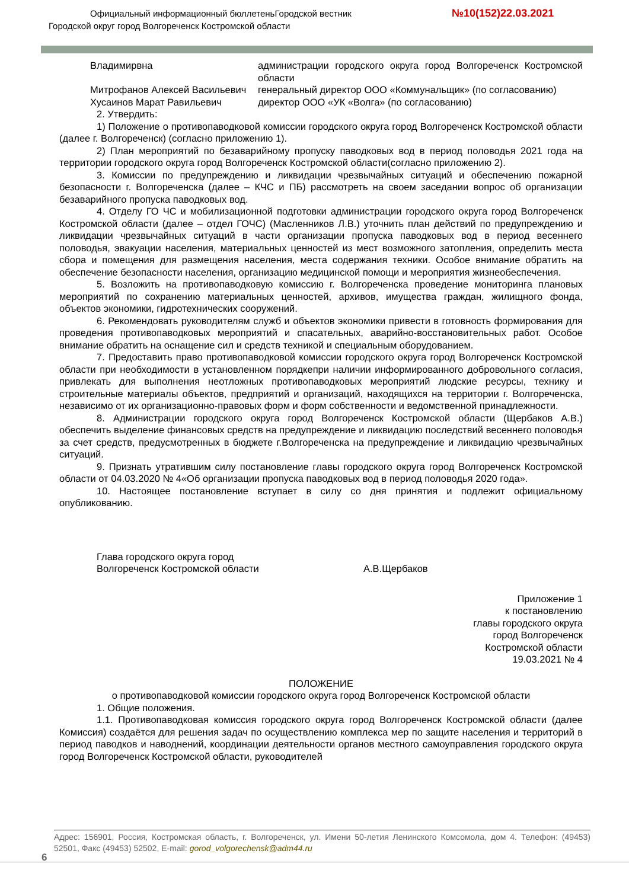Официальный информационный бюллетеньГородской вестник №10(152)22.03.2021
Городской округ город Волгореченск Костромской области
| Владимирвна | администрации городского округа город Волгореченск Костромской области |
| Митрофанов Алексей Васильевич | генеральный директор ООО «Коммунальщик» (по согласованию) |
| Хусаинов Марат Равильевич | директор ООО «УК «Волга» (по согласованию) |
2. Утвердить:
1) Положение о противопаводковой комиссии городского округа город Волгореченск Костромской области (далее г. Волгореченск) (согласно приложению 1).
2) План мероприятий по безаварийному пропуску паводковых вод в период половодья 2021 года на территории городского округа город Волгореченск Костромской области(согласно приложению 2).
3. Комиссии по предупреждению и ликвидации чрезвычайных ситуаций и обеспечению пожарной безопасности г. Волгореченска (далее – КЧС и ПБ) рассмотреть на своем заседании вопрос об организации безаварийного пропуска паводковых вод.
4. Отделу ГО ЧС и мобилизационной подготовки администрации городского округа город Волгореченск Костромской области (далее – отдел ГОЧС) (Масленников Л.В.) уточнить план действий по предупреждению и ликвидации чрезвычайных ситуаций в части организации пропуска паводковых вод в период весеннего половодья, эвакуации населения, материальных ценностей из мест возможного затопления, определить места сбора и помещения для размещения населения, места содержания техники. Особое внимание обратить на обеспечение безопасности населения, организацию медицинской помощи и мероприятия жизнеобеспечения.
5. Возложить на противопаводковую комиссию г. Волгореченска проведение мониторинга плановых мероприятий по сохранению материальных ценностей, архивов, имущества граждан, жилищного фонда, объектов экономики, гидротехнических сооружений.
6. Рекомендовать руководителям служб и объектов экономики привести в готовность формирования для проведения противопаводковых мероприятий и спасательных, аварийно-восстановительных работ. Особое внимание обратить на оснащение сил и средств техникой и специальным оборудованием.
7. Предоставить право противопаводковой комиссии городского округа город Волгореченск Костромской области при необходимости в установленном порядкепри наличии информированного добровольного согласия, привлекать для выполнения неотложных противопаводковых мероприятий людские ресурсы, технику и строительные материалы объектов, предприятий и организаций, находящихся на территории г. Волгореченска, независимо от их организационно-правовых форм и форм собственности и ведомственной принадлежности.
8. Администрации городского округа город Волгореченск Костромской области (Щербаков А.В.) обеспечить выделение финансовых средств на предупреждение и ликвидацию последствий весеннего половодья за счет средств, предусмотренных в бюджете г.Волгореченска на предупреждение и ликвидацию чрезвычайных ситуаций.
9. Признать утратившим силу постановление главы городского округа город Волгореченск Костромской области от 04.03.2020 № 4«Об организации пропуска паводковых вод в период половодья 2020 года».
10. Настоящее постановление вступает в силу со дня принятия и подлежит официальному опубликованию.
Глава городского округа город
Волгореченск Костромской области
А.В.Щербаков
Приложение 1
к постановлению
главы городского округа
город Волгореченск
Костромской области
19.03.2021 № 4
ПОЛОЖЕНИЕ
о противопаводковой комиссии городского округа город Волгореченск Костромской области
1. Общие положения.
1.1. Противопаводковая комиссия городского округа город Волгореченск Костромской области (далее Комиссия) создаётся для решения задач по осуществлению комплекса мер по защите населения и территорий в период паводков и наводнений, координации деятельности органов местного самоуправления городского округа город Волгореченск Костромской области, руководителей
Адрес: 156901, Россия, Костромская область, г. Волгореченск, ул. Имени 50-летия Ленинского Комсомола, дом 4. Телефон: (49453) 52501, Факс (49453) 52502, E-mail: gorod_volgorechensk@adm44.ru
6